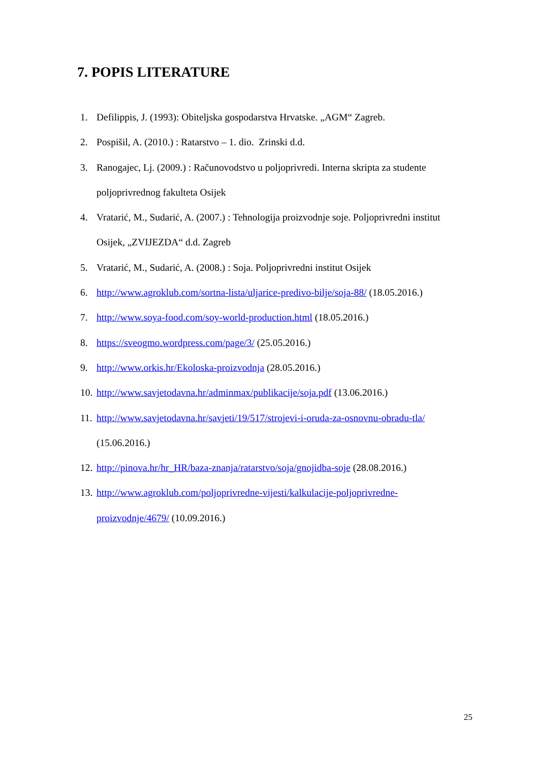7. POPIS LITERATURE
1. Defilippis, J. (1993): Obiteljska gospodarstva Hrvatske. „AGM“ Zagreb.
2. Pospišil, A. (2010.) : Ratarstvo – 1. dio. Zrinski d.d.
3. Ranogajec, Lj. (2009.) : Računovodstvo u poljoprivredi. Interna skripta za studente poljoprivrednog fakulteta Osijek
4. Vratarić, M., Sudarić, A. (2007.) : Tehnologija proizvodnje soje. Poljoprivredni institut Osijek, „ZVIJEZDA“ d.d. Zagreb
5. Vratarić, M., Sudarić, A. (2008.) : Soja. Poljoprivredni institut Osijek
6. http://www.agroklub.com/sortna-lista/uljarice-predivo-bilje/soja-88/ (18.05.2016.)
7. http://www.soya-food.com/soy-world-production.html (18.05.2016.)
8. https://sveogmo.wordpress.com/page/3/ (25.05.2016.)
9. http://www.orkis.hr/Ekoloska-proizvodnja (28.05.2016.)
10. http://www.savjetodavna.hr/adminmax/publikacije/soja.pdf (13.06.2016.)
11. http://www.savjetodavna.hr/savjeti/19/517/strojevi-i-oruda-za-osnovnu-obradu-tla/ (15.06.2016.)
12. http://pinova.hr/hr_HR/baza-znanja/ratarstvo/soja/gnojidba-soje (28.08.2016.)
13. http://www.agroklub.com/poljoprivredne-vijesti/kalkulacije-poljoprivredne-proizvodnje/4679/ (10.09.2016.)
25